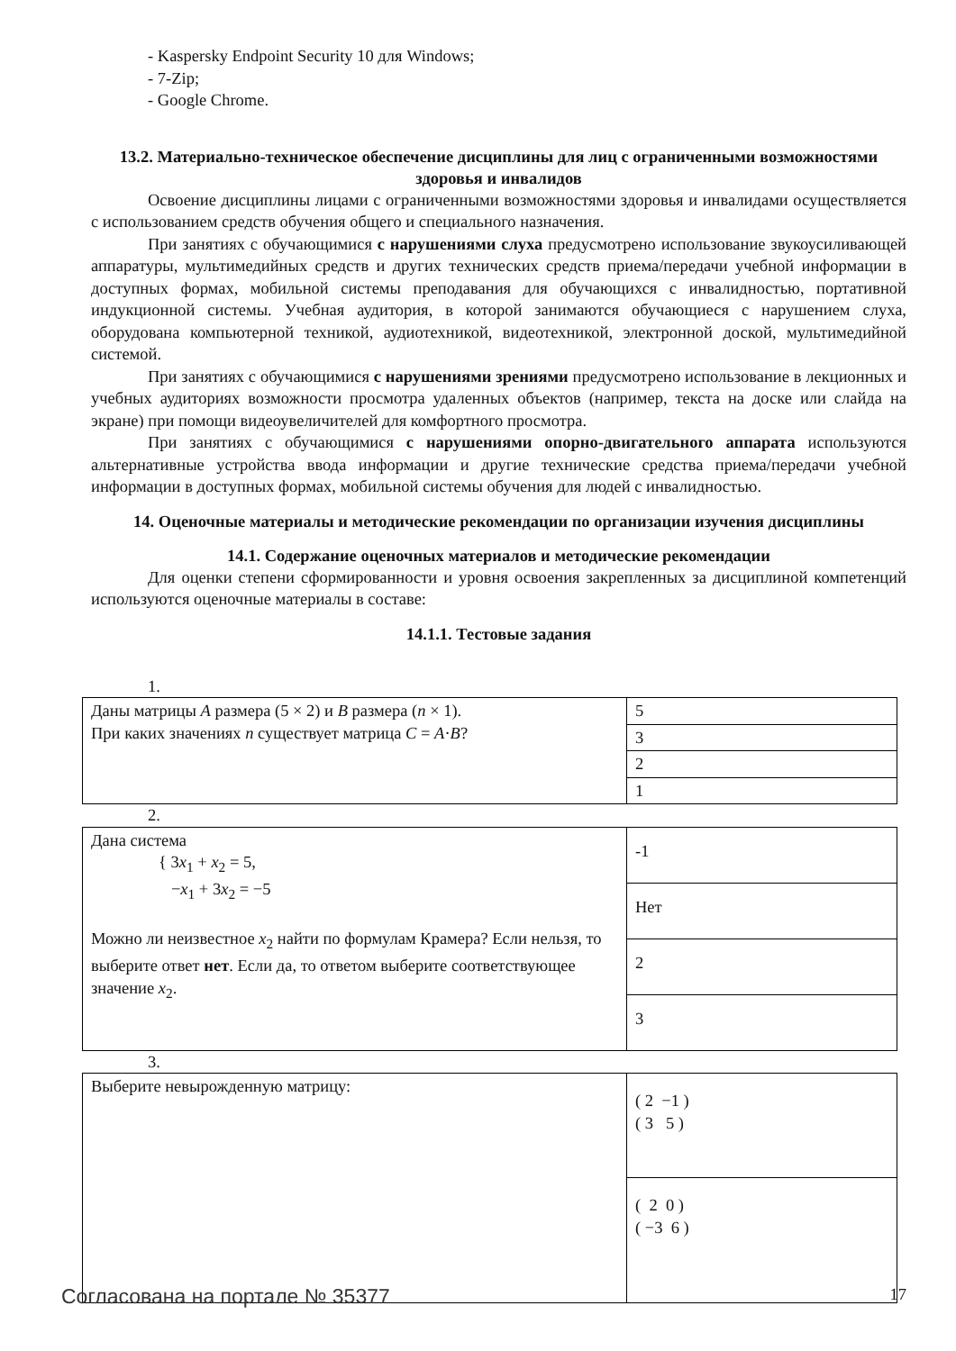- Kaspersky Endpoint Security 10 для Windows;
- 7-Zip;
- Google Chrome.
13.2. Материально-техническое обеспечение дисциплины для лиц с ограниченными возможностями здоровья и инвалидов
Освоение дисциплины лицами с ограниченными возможностями здоровья и инвалидами осуществляется с использованием средств обучения общего и специального назначения.
При занятиях с обучающимися с нарушениями слуха предусмотрено использование звукоусиливающей аппаратуры, мультимедийных средств и других технических средств приема/передачи учебной информации в доступных формах, мобильной системы преподавания для обучающихся с инвалидностью, портативной индукционной системы. Учебная аудитория, в которой занимаются обучающиеся с нарушением слуха, оборудована компьютерной техникой, аудиотехникой, видеотехникой, электронной доской, мультимедийной системой.
При занятиях с обучающимися с нарушениями зрениями предусмотрено использование в лекционных и учебных аудиториях возможности просмотра удаленных объектов (например, текста на доске или слайда на экране) при помощи видеоувеличителей для комфортного просмотра.
При занятиях с обучающимися с нарушениями опорно-двигательного аппарата используются альтернативные устройства ввода информации и другие технические средства приема/передачи учебной информации в доступных формах, мобильной системы обучения для людей с инвалидностью.
14. Оценочные материалы и методические рекомендации по организации изучения дисциплины
14.1. Содержание оценочных материалов и методические рекомендации
Для оценки степени сформированности и уровня освоения закрепленных за дисциплиной компетенций используются оценочные материалы в составе:
14.1.1. Тестовые задания
1.
| Даны матрицы A размера (5 × 2) и B размера ( n × 1). При каких значениях n существует матрица C = A · B ? | 5 |
| | 3 |
| | 2 |
| | 1 |
2.
| Дана система { 3 x<sub>1</sub> + x<sub>2</sub> = 5, − x<sub>1</sub> + 3 x<sub>2</sub> = −5 Можно ли неизвестное x<sub>2</sub> найти по формулам Крамера? Если нельзя, то выберите ответ нет . Если да, то ответом выберите соответствующее значение x<sub>2</sub>. | -1 |
| | Нет |
| | 2 |
| | 3 |
3.
| Выберите невырожденную матрицу: | ( 2 −1 ) ( 3 5 ) |
| | ( 2 0 ) ( −3 6 ) |
Согласована на портале № 35377 17